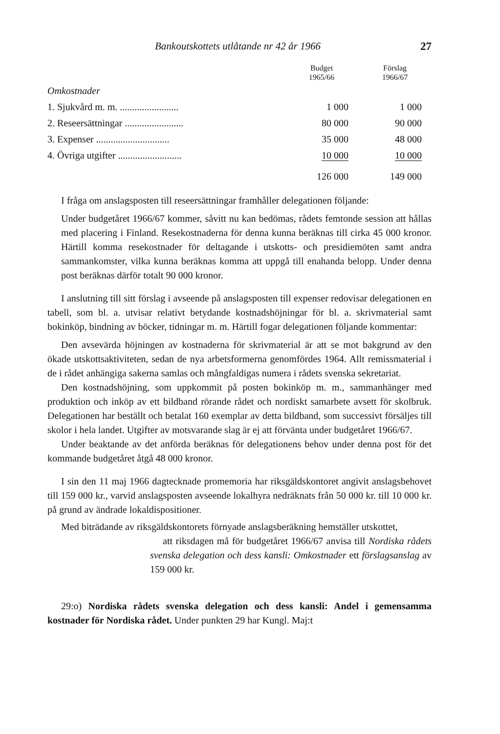Bankoutskottets utlåtande nr 42 år 1966 27
| | Budget 1965/66 | Förslag 1966/67 |
| --- | --- | --- |
| Omkostnader | | |
| 1. Sjukvård m. m. ........................ | 1 000 | 1 000 |
| 2. Reseersättningar ........................ | 80 000 | 90 000 |
| 3. Expenser .............................. | 35 000 | 48 000 |
| 4. Övriga utgifter .......................... | 10 000 | 10 000 |
| | 126 000 | 149 000 |
I fråga om anslagsposten till reseersättningar framhåller delegationen följande:
Under budgetåret 1966/67 kommer, såvitt nu kan bedömas, rådets femtonde session att hållas med placering i Finland. Resekostnaderna för denna kunna beräknas till cirka 45 000 kronor. Härtill komma resekostnader för deltagande i utskotts- och presidiemöten samt andra sammankomster, vilka kunna beräknas komma att uppgå till enahanda belopp. Under denna post beräknas därför totalt 90 000 kronor.
I anslutning till sitt förslag i avseende på anslagsposten till expenser redovisar delegationen en tabell, som bl. a. utvisar relativt betydande kostnadshöjningar för bl. a. skrivmaterial samt bokinköp, bindning av böcker, tidningar m. m. Härtill fogar delegationen följande kommentar:
Den avsevärda höjningen av kostnaderna för skrivmaterial är att se mot bakgrund av den ökade utskottsaktiviteten, sedan de nya arbetsformerna genomfördes 1964. Allt remissmaterial i de i rådet anhängiga sakerna samlas och mångfaldigas numera i rådets svenska sekretariat.
Den kostnadshöjning, som uppkommit på posten bokinköp m. m., sammanhänger med produktion och inköp av ett bildband rörande rådet och nordiskt samarbete avsett för skolbruk. Delegationen har beställt och betalat 160 exemplar av detta bildband, som successivt försäljes till skolor i hela landet. Utgifter av motsvarande slag är ej att förvänta under budgetåret 1966/67.
Under beaktande av det anförda beräknas för delegationens behov under denna post för det kommande budgetåret åtgå 48 000 kronor.
I sin den 11 maj 1966 dagtecknade promemoria har riksgäldskontoret angivit anslagsbehovet till 159 000 kr., varvid anslagsposten avseende lokalhyra nedräknats från 50 000 kr. till 10 000 kr. på grund av ändrade lokaldispositioner.
Med biträdande av riksgäldskontorets förnyade anslagsberäkning hemställer utskottet,
att riksdagen må för budgetåret 1966/67 anvisa till Nordiska rådets svenska delegation och dess kansli: Omkostnader ett förslagsanslag av 159 000 kr.
29:o) Nordiska rådets svenska delegation och dess kansli: Andel i gemensamma kostnader för Nordiska rådet. Under punkten 29 har Kungl. Maj:t